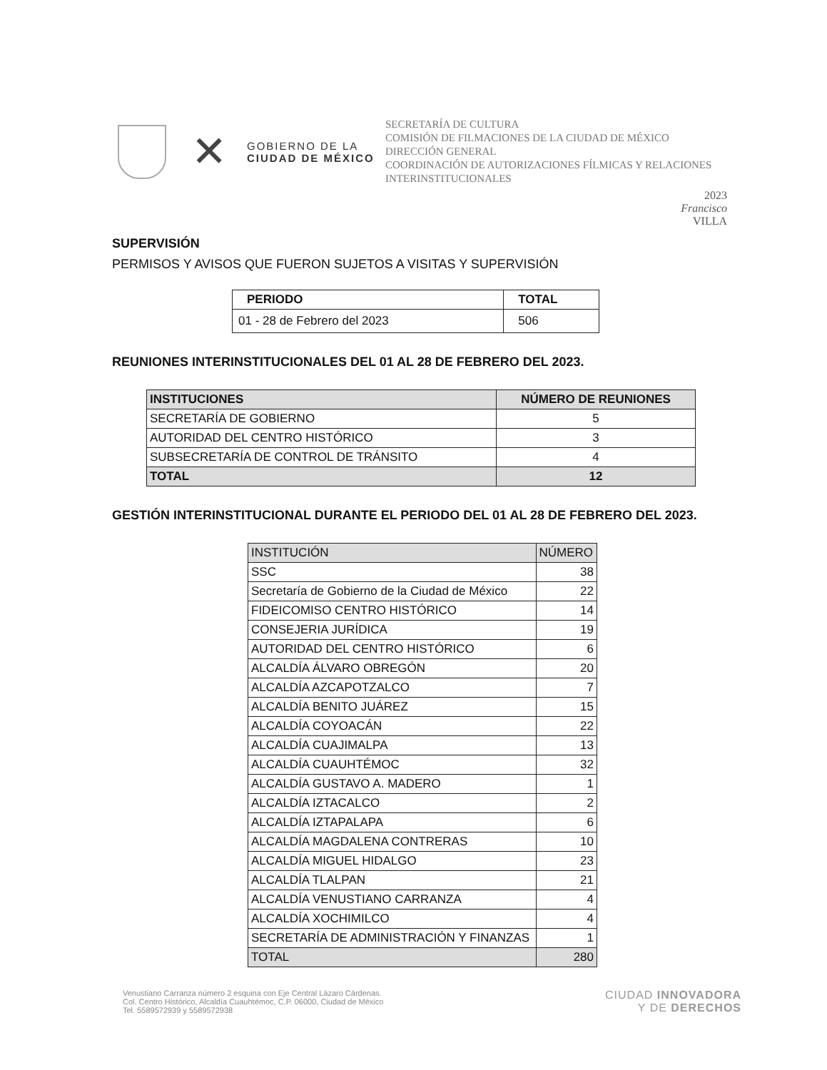✕
GOBIERNO DE LA
CIUDAD DE MÉXICO
SECRETARÍA DE CULTURA
COMISIÓN DE FILMACIONES DE LA CIUDAD DE MÉXICO
DIRECCIÓN GENERAL
COORDINACIÓN DE AUTORIZACIONES FÍLMICAS Y RELACIONES INTERINSTITUCIONALES
2023
Francisco
VILLA
SUPERVISIÓN
PERMISOS Y AVISOS QUE FUERON SUJETOS A VISITAS Y SUPERVISIÓN
| PERIODO | TOTAL |
| --- | --- |
| 01 - 28 de Febrero del 2023 | 506 |
REUNIONES INTERINSTITUCIONALES DEL 01 AL 28 DE FEBRERO DEL 2023.
| INSTITUCIONES | NÚMERO DE REUNIONES |
| --- | --- |
| SECRETARÍA DE GOBIERNO | 5 |
| AUTORIDAD DEL CENTRO HISTÓRICO | 3 |
| SUBSECRETARÍA DE CONTROL DE TRÁNSITO | 4 |
| TOTAL | 12 |
GESTIÓN INTERINSTITUCIONAL DURANTE EL PERIODO DEL 01 AL 28 DE FEBRERO DEL 2023.
| INSTITUCIÓN | NÚMERO |
| SSC | 38 |
| Secretaría de Gobierno de la Ciudad de México | 22 |
| FIDEICOMISO CENTRO HISTÓRICO | 14 |
| CONSEJERIA JURÍDICA | 19 |
| AUTORIDAD DEL CENTRO HISTÓRICO | 6 |
| ALCALDÍA ÁLVARO OBREGÓN | 20 |
| ALCALDÍA AZCAPOTZALCO | 7 |
| ALCALDÍA BENITO JUÁREZ | 15 |
| ALCALDÍA COYOACÁN | 22 |
| ALCALDÍA CUAJIMALPA | 13 |
| ALCALDÍA CUAUHTÉMOC | 32 |
| ALCALDÍA GUSTAVO A. MADERO | 1 |
| ALCALDÍA IZTACALCO | 2 |
| ALCALDÍA IZTAPALAPA | 6 |
| ALCALDÍA MAGDALENA CONTRERAS | 10 |
| ALCALDÍA MIGUEL HIDALGO | 23 |
| ALCALDÍA TLALPAN | 21 |
| ALCALDÍA VENUSTIANO CARRANZA | 4 |
| ALCALDÍA XOCHIMILCO | 4 |
| SECRETARÍA DE ADMINISTRACIÓN Y FINANZAS | 1 |
| TOTAL | 280 |
Venustiano Carranza número 2 esquina con Eje Central Lázaro Cárdenas.
Col. Centro Histórico, Alcaldía Cuauhtémoc, C.P. 06000, Ciudad de México
Tel. 5589572939 y 5589572938
CIUDAD INNOVADORA
Y DE DERECHOS